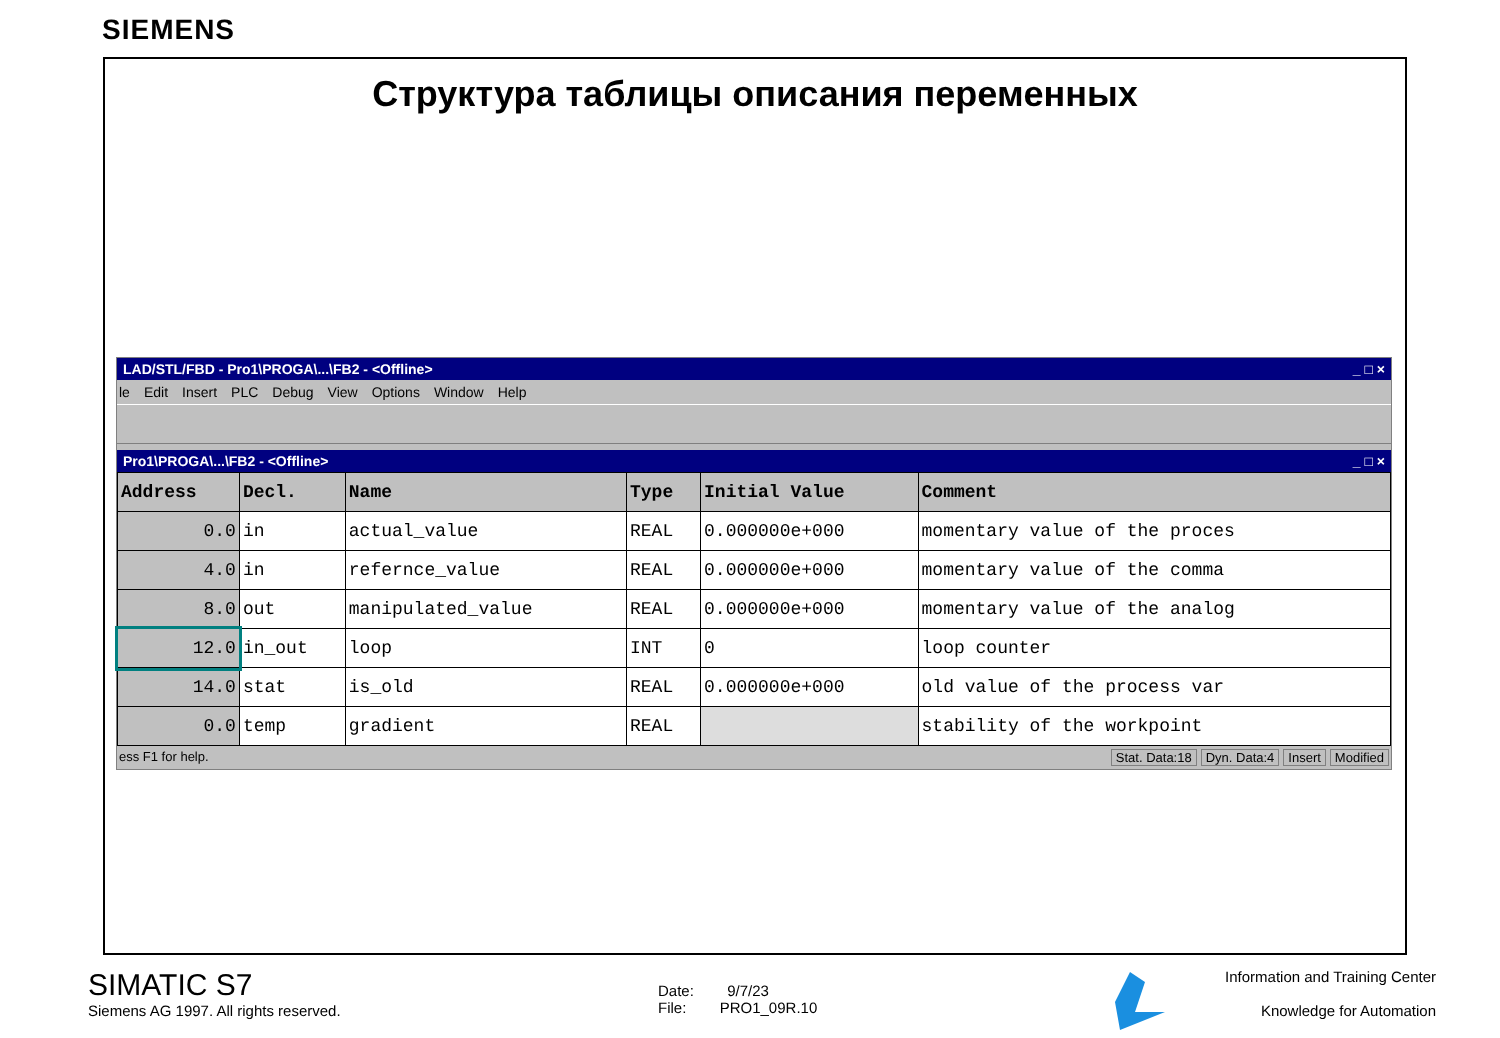SIEMENS
Структура таблицы описания переменных
LAD/STL/FBD - Pro1\PROGA\...\FB2 - <Offline> _ □ ×
le Edit Insert PLC Debug View Options Window Help
Pro1\PROGA\...\FB2 - <Offline> _ □ ×
| Address | Decl. | Name | Type | Initial Value | Comment |
| --- | --- | --- | --- | --- | --- |
| 0.0 | in | actual_value | REAL | 0.000000e+000 | momentary value of the proces |
| 4.0 | in | refernce_value | REAL | 0.000000e+000 | momentary value of the comma |
| 8.0 | out | manipulated_value | REAL | 0.000000e+000 | momentary value of the analog |
| 12.0 | in_out | loop | INT | 0 | loop counter |
| 14.0 | stat | is_old | REAL | 0.000000e+000 | old value of the process var |
| 0.0 | temp | gradient | REAL | | stability of the workpoint |
ess F1 for help. Stat. Data:18 Dyn. Data:4 Insert Modified
SIMATIC S7
Siemens AG 1997. All rights reserved.
Date: 9/7/23
File: PRO1_09R.10
Information and Training Center
Knowledge for Automation